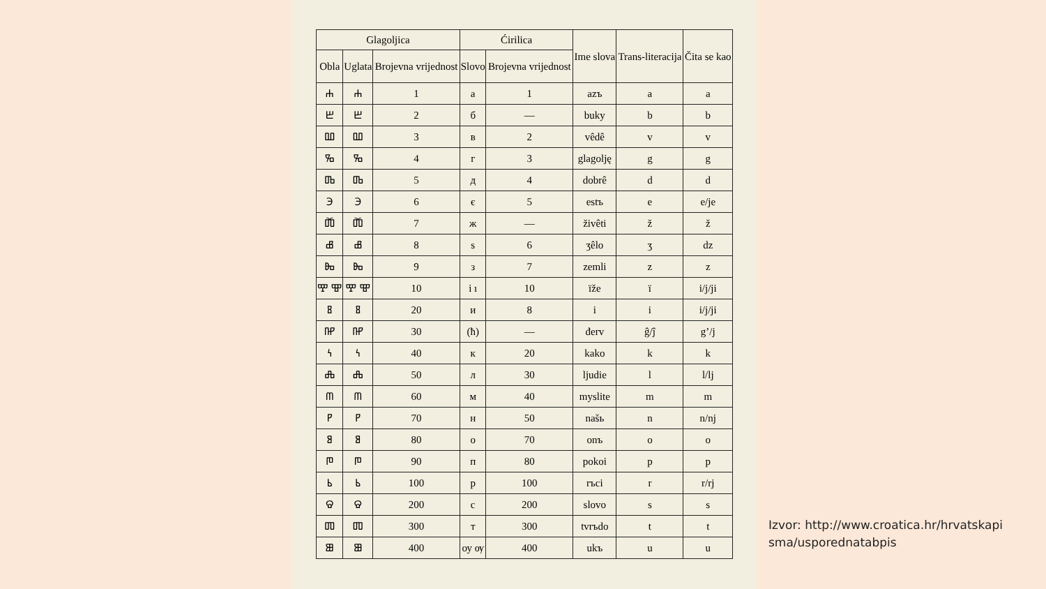| Glagoljica | | | Ćirilica | | Ime slova | Trans-literacija | Čita se kao |
| --- | --- | --- | --- | --- | --- | --- | --- |
| Obla | Uglata | Brojevna vrijednost | Slovo | Brojevna vrijednost | | | |
| Ⰰ | Ⰰ | 1 | а | 1 | azъ | a | a |
| Ⰱ | Ⰱ | 2 | б | — | buky | b | b |
| Ⰲ | Ⰲ | 3 | в | 2 | vêdê | v | v |
| Ⰳ | Ⰳ | 4 | г | 3 | glagolję | g | g |
| Ⰴ | Ⰴ | 5 | д | 4 | dobrê | d | d |
| Ⰵ | Ⰵ | 6 | є | 5 | estъ | e | e/je |
| Ⰶ | Ⰶ | 7 | ж | — | živêti | ž | ž |
| Ⰷ | Ⰷ | 8 | ѕ | 6 | ʒêlo | ʒ | dz |
| Ⰸ | Ⰸ | 9 | з | 7 | zemli | z | z |
| Ⰹ Ⰺ | Ⰹ Ⰺ | 10 | і ı | 10 | ïže | ï | i/j/ji |
| Ⰻ | Ⰻ | 20 | и | 8 | i | i | i/j/ji |
| Ⰼ | Ⰼ | 30 | (ћ) | — | đerv | ĝ/ĵ | g’/j |
| Ⰽ | Ⰽ | 40 | к | 20 | kako | k | k |
| Ⰾ | Ⰾ | 50 | л | 30 | ljudie | l | l/lj |
| Ⰿ | Ⰿ | 60 | м | 40 | myslite | m | m |
| Ⱀ | Ⱀ | 70 | н | 50 | našь | n | n/nj |
| Ⱁ | Ⱁ | 80 | о | 70 | onъ | o | o |
| Ⱂ | Ⱂ | 90 | п | 80 | pokoi | p | p |
| Ⱃ | Ⱃ | 100 | р | 100 | rъci | r | r/rj |
| Ⱄ | Ⱄ | 200 | с | 200 | slovo | s | s |
| Ⱅ | Ⱅ | 300 | т | 300 | tvrъdo | t | t |
| Ⱆ | Ⱆ | 400 | оу ѹ | 400 | ukъ | u | u |
Izvor: http://www.croatica.hr/hrvatskapisma/usporednatabpis